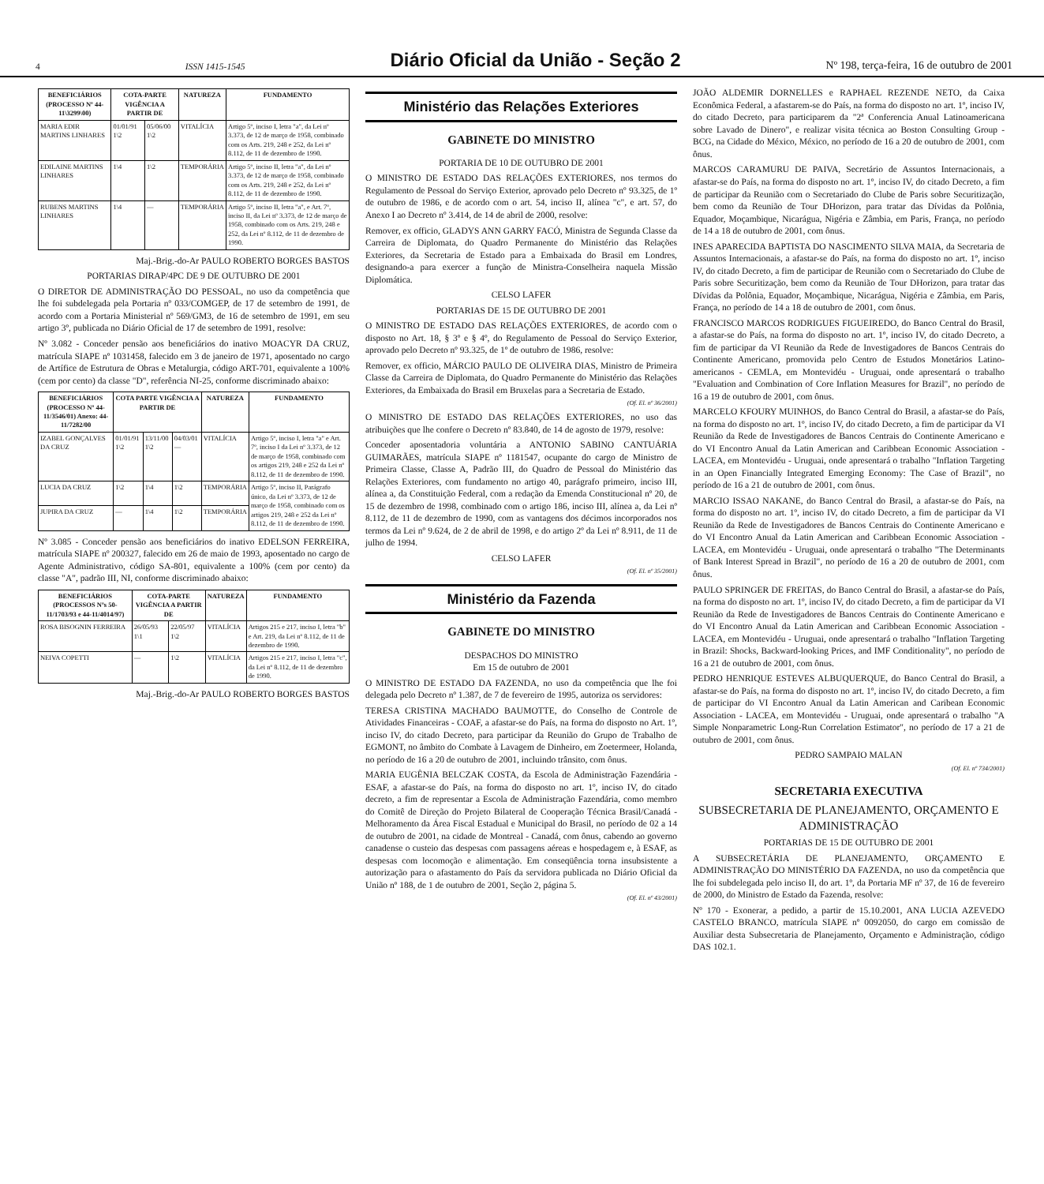4 ISSN 1415-1545 Diário Oficial da União - Seção 2 Nº 198, terça-feira, 16 de outubro de 2001
| BENEFICIÁRIOS (PROCESSO Nº 44-11\3299\00) | COTA-PARTE VIGÊNCIA A PARTIR DE | | NATUREZA | FUNDAMENTO |
| --- | --- | --- | --- | --- |
| MARIA EDIR MARTINS LINHARES | 01/01/91 1\2 | 05/06/00 1\2 | VITALÍCIA | Artigo 5º, inciso I, letra "a", da Lei nº 3.373, de 12 de março de 1958, combinado com os Arts. 219, 248 e 252, da Lei nº 8.112, de 11 de dezembro de 1990. |
| EDILAINE MARTINS LINHARES | 1\4 | 1\2 | TEMPORÁRIA | Artigo 5º, inciso II, letra "a", da Lei nº 3.373, de 12 de março de 1958, combinado com os Arts. 219, 248 e 252, da Lei nº 8.112, de 11 de dezembro de 1990. |
| RUBENS MARTINS LINHARES | 1\4 | — | TEMPORÁRIA | Artigo 5º, inciso II, letra "a", e Art. 7º, inciso II, da Lei nº 3.373, de 12 de março de 1958, combinado com os Arts. 219, 248 e 252, da Lei nº 8.112, de 11 de dezembro de 1990. |
Maj.-Brig.-do-Ar PAULO ROBERTO BORGES BASTOS
PORTARIAS DIRAP/4PC DE 9 DE OUTUBRO DE 2001
O DIRETOR DE ADMINISTRAÇÃO DO PESSOAL, no uso da competência que lhe foi subdelegada pela Portaria nº 033/COMGEP, de 17 de setembro de 1991, de acordo com a Portaria Ministerial nº 569/GM3, de 16 de setembro de 1991, em seu artigo 3º, publicada no Diário Oficial de 17 de setembro de 1991, resolve:
Nº 3.082 - Conceder pensão aos beneficiários do inativo MOACYR DA CRUZ, matrícula SIAPE nº 1031458, falecido em 3 de janeiro de 1971, aposentado no cargo de Artífice de Estrutura de Obras e Metalurgia, código ART-701, equivalente a 100% (cem por cento) da classe "D", referência NI-25, conforme discriminado abaixo:
| BENEFICIÁRIOS (PROCESSO Nº 44-11/3546/01) Anexo: 44-11/7282/00 | COTA PARTE VIGÊNCIA A PARTIR DE | | | NATUREZA | FUNDAMENTO |
| --- | --- | --- | --- | --- | --- |
| IZABEL GONÇALVES DA CRUZ | 01/01/91 1\2 | 13/11/00 1\2 | 04/03/01 — | VITALÍCIA | Artigo 5º, inciso I, letra "a" e Art. 7º, inciso I da Lei nº 3.373, de 12 de março de 1958, combinado com os artigos 219, 248 e 252 da Lei nº 8.112, de 11 de dezembro de 1990. |
| LUCIA DA CRUZ | 1\2 | 1\4 | 1\2 | TEMPORÁRIA | Artigo 5º, inciso II, Parágrafo único, da Lei nº 3.373, de 12 de março de 1958, combinado com os artigos 219, 248 e 252 da Lei nº 8.112, de 11 de dezembro de 1990. |
| JUPIRA DA CRUZ | — | 1\4 | 1\2 | TEMPORÁRIA | |
Nº 3.085 - Conceder pensão aos beneficiários do inativo EDELSON FERREIRA, matrícula SIAPE nº 200327, falecido em 26 de maio de 1993, aposentado no cargo de Agente Administrativo, código SA-801, equivalente a 100% (cem por cento) da classe "A", padrão III, NI, conforme discriminado abaixo:
| BENEFICIÁRIOS (PROCESSOS Nºs 50-11/1703/93 e 44-11/4014/97) | COTA-PARTE VIGÊNCIA A PARTIR DE | | NATUREZA | FUNDAMENTO |
| --- | --- | --- | --- | --- |
| ROSA BISOGNIN FERREIRA | 26/05/93 1\1 | 22/05/97 1\2 | VITALÍCIA | Artigos 215 e 217, inciso I, letra "b" e Art. 219, da Lei nº 8.112, de 11 de dezembro de 1990. |
| NEIVA COPETTI | — | 1\2 | VITALÍCIA | Artigos 215 e 217, inciso I, letra "c", da Lei nº 8.112, de 11 de dezembro de 1990. |
Maj.-Brig.-do-Ar PAULO ROBERTO BORGES BASTOS
Ministério das Relações Exteriores
GABINETE DO MINISTRO
PORTARIA DE 10 DE OUTUBRO DE 2001
O MINISTRO DE ESTADO DAS RELAÇÕES EXTERIORES, nos termos do Regulamento de Pessoal do Serviço Exterior, aprovado pelo Decreto nº 93.325, de 1º de outubro de 1986, e de acordo com o art. 54, inciso II, alínea "c", e art. 57, do Anexo I ao Decreto nº 3.414, de 14 de abril de 2000, resolve:
Remover, ex officio, GLADYS ANN GARRY FACÓ, Ministra de Segunda Classe da Carreira de Diplomata, do Quadro Permanente do Ministério das Relações Exteriores, da Secretaria de Estado para a Embaixada do Brasil em Londres, designando-a para exercer a função de Ministra-Conselheira naquela Missão Diplomática.
CELSO LAFER
PORTARIAS DE 15 DE OUTUBRO DE 2001
O MINISTRO DE ESTADO DAS RELAÇÕES EXTERIORES, de acordo com o disposto no Art. 18, § 3º e § 4º, do Regulamento de Pessoal do Serviço Exterior, aprovado pelo Decreto nº 93.325, de 1º de outubro de 1986, resolve:
Remover, ex officio, MÁRCIO PAULO DE OLIVEIRA DIAS, Ministro de Primeira Classe da Carreira de Diplomata, do Quadro Permanente do Ministério das Relações Exteriores, da Embaixada do Brasil em Bruxelas para a Secretaria de Estado.
(Of. El. nº 36/2001)
O MINISTRO DE ESTADO DAS RELAÇÕES EXTERIORES, no uso das atribuições que lhe confere o Decreto nº 83.840, de 14 de agosto de 1979, resolve:
Conceder aposentadoria voluntária a ANTONIO SABINO CANTUÁRIA GUIMARÃES, matrícula SIAPE nº 1181547, ocupante do cargo de Ministro de Primeira Classe, Classe A, Padrão III, do Quadro de Pessoal do Ministério das Relações Exteriores, com fundamento no artigo 40, parágrafo primeiro, inciso III, alínea a, da Constituição Federal, com a redação da Emenda Constitucional nº 20, de 15 de dezembro de 1998, combinado com o artigo 186, inciso III, alínea a, da Lei nº 8.112, de 11 de dezembro de 1990, com as vantagens dos décimos incorporados nos termos da Lei nº 9.624, de 2 de abril de 1998, e do artigo 2º da Lei nº 8.911, de 11 de julho de 1994.
CELSO LAFER
(Of. El. nº 35/2001)
Ministério da Fazenda
GABINETE DO MINISTRO
DESPACHOS DO MINISTRO
Em 15 de outubro de 2001
O MINISTRO DE ESTADO DA FAZENDA, no uso da competência que lhe foi delegada pelo Decreto nº 1.387, de 7 de fevereiro de 1995, autoriza os servidores:
TERESA CRISTINA MACHADO BAUMOTTE, do Conselho de Controle de Atividades Financeiras - COAF, a afastar-se do País, na forma do disposto no Art. 1º, inciso IV, do citado Decreto, para participar da Reunião do Grupo de Trabalho de EGMONT, no âmbito do Combate à Lavagem de Dinheiro, em Zoetermeer, Holanda, no período de 16 a 20 de outubro de 2001, incluindo trânsito, com ônus.
MARIA EUGÊNIA BELCZAK COSTA, da Escola de Administração Fazendária - ESAF, a afastar-se do País, na forma do disposto no art. 1º, inciso IV, do citado decreto, a fim de representar a Escola de Administração Fazendária, como membro do Comitê de Direção do Projeto Bilateral de Cooperação Técnica Brasil/Canadá - Melhoramento da Área Fiscal Estadual e Municipal do Brasil, no período de 02 a 14 de outubro de 2001, na cidade de Montreal - Canadá, com ônus, cabendo ao governo canadense o custeio das despesas com passagens aéreas e hospedagem e, à ESAF, as despesas com locomoção e alimentação. Em conseqüência torna insubsistente a autorização para o afastamento do País da servidora publicada no Diário Oficial da União nº 188, de 1 de outubro de 2001, Seção 2, página 5.
(Of. El. nº 43/2001)
JOÃO ALDEMIR DORNELLES e RAPHAEL REZENDE NETO, da Caixa Econômica Federal, a afastarem-se do País, na forma do disposto no art. 1º, inciso IV, do citado Decreto, para participarem da "2ª Conferencia Anual Latinoamericana sobre Lavado de Dinero", e realizar visita técnica ao Boston Consulting Group - BCG, na Cidade do México, México, no período de 16 a 20 de outubro de 2001, com ônus.
MARCOS CARAMURU DE PAIVA, Secretário de Assuntos Internacionais, a afastar-se do País, na forma do disposto no art. 1º, inciso IV, do citado Decreto, a fim de participar da Reunião com o Secretariado do Clube de Paris sobre Securitização, bem como da Reunião de Tour DHorizon, para tratar das Dívidas da Polônia, Equador, Moçambique, Nicarágua, Nigéria e Zâmbia, em Paris, França, no período de 14 a 18 de outubro de 2001, com ônus.
INES APARECIDA BAPTISTA DO NASCIMENTO SILVA MAIA, da Secretaria de Assuntos Internacionais, a afastar-se do País, na forma do disposto no art. 1º, inciso IV, do citado Decreto, a fim de participar de Reunião com o Secretariado do Clube de Paris sobre Securitização, bem como da Reunião de Tour DHorizon, para tratar das Dívidas da Polônia, Equador, Moçambique, Nicarágua, Nigéria e Zâmbia, em Paris, França, no período de 14 a 18 de outubro de 2001, com ônus.
FRANCISCO MARCOS RODRIGUES FIGUEIREDO, do Banco Central do Brasil, a afastar-se do País, na forma do disposto no art. 1º, inciso IV, do citado Decreto, a fim de participar da VI Reunião da Rede de Investigadores de Bancos Centrais do Continente Americano, promovida pelo Centro de Estudos Monetários Latino-americanos - CEMLA, em Montevidéu - Uruguai, onde apresentará o trabalho "Evaluation and Combination of Core Inflation Measures for Brazil", no período de 16 a 19 de outubro de 2001, com ônus.
MARCELO KFOURY MUINHOS, do Banco Central do Brasil, a afastar-se do País, na forma do disposto no art. 1º, inciso IV, do citado Decreto, a fim de participar da VI Reunião da Rede de Investigadores de Bancos Centrais do Continente Americano e do VI Encontro Anual da Latin American and Caribbean Economic Association - LACEA, em Montevidéu - Uruguai, onde apresentará o trabalho "Inflation Targeting in an Open Financially Integrated Emerging Economy: The Case of Brazil", no período de 16 a 21 de outubro de 2001, com ônus.
MARCIO ISSAO NAKANE, do Banco Central do Brasil, a afastar-se do País, na forma do disposto no art. 1º, inciso IV, do citado Decreto, a fim de participar da VI Reunião da Rede de Investigadores de Bancos Centrais do Continente Americano e do VI Encontro Anual da Latin American and Caribbean Economic Association - LACEA, em Montevidéu - Uruguai, onde apresentará o trabalho "The Determinants of Bank Interest Spread in Brazil", no período de 16 a 20 de outubro de 2001, com ônus.
PAULO SPRINGER DE FREITAS, do Banco Central do Brasil, a afastar-se do País, na forma do disposto no art. 1º, inciso IV, do citado Decreto, a fim de participar da VI Reunião da Rede de Investigadores de Bancos Centrais do Continente Americano e do VI Encontro Anual da Latin American and Caribbean Economic Association - LACEA, em Montevidéu - Uruguai, onde apresentará o trabalho "Inflation Targeting in Brazil: Shocks, Backward-looking Prices, and IMF Conditionality", no período de 16 a 21 de outubro de 2001, com ônus.
PEDRO HENRIQUE ESTEVES ALBUQUERQUE, do Banco Central do Brasil, a afastar-se do País, na forma do disposto no art. 1º, inciso IV, do citado Decreto, a fim de participar do VI Encontro Anual da Latin American and Caribean Economic Association - LACEA, em Montevidéu - Uruguai, onde apresentará o trabalho "A Simple Nonparametric Long-Run Correlation Estimator", no período de 17 a 21 de outubro de 2001, com ônus.
PEDRO SAMPAIO MALAN
(Of. El. nº 734/2001)
SECRETARIA EXECUTIVA
SUBSECRETARIA DE PLANEJAMENTO, ORÇAMENTO E ADMINISTRAÇÃO
PORTARIAS DE 15 DE OUTUBRO DE 2001
A SUBSECRETÁRIA DE PLANEJAMENTO, ORÇAMENTO E ADMINISTRAÇÃO DO MINISTÉRIO DA FAZENDA, no uso da competência que lhe foi subdelegada pelo inciso II, do art. 1º, da Portaria MF nº 37, de 16 de fevereiro de 2000, do Ministro de Estado da Fazenda, resolve:
Nº 170 - Exonerar, a pedido, a partir de 15.10.2001, ANA LUCIA AZEVEDO CASTELO BRANCO, matrícula SIAPE nº 0092050, do cargo em comissão de Auxiliar desta Subsecretaria de Planejamento, Orçamento e Administração, código DAS 102.1.